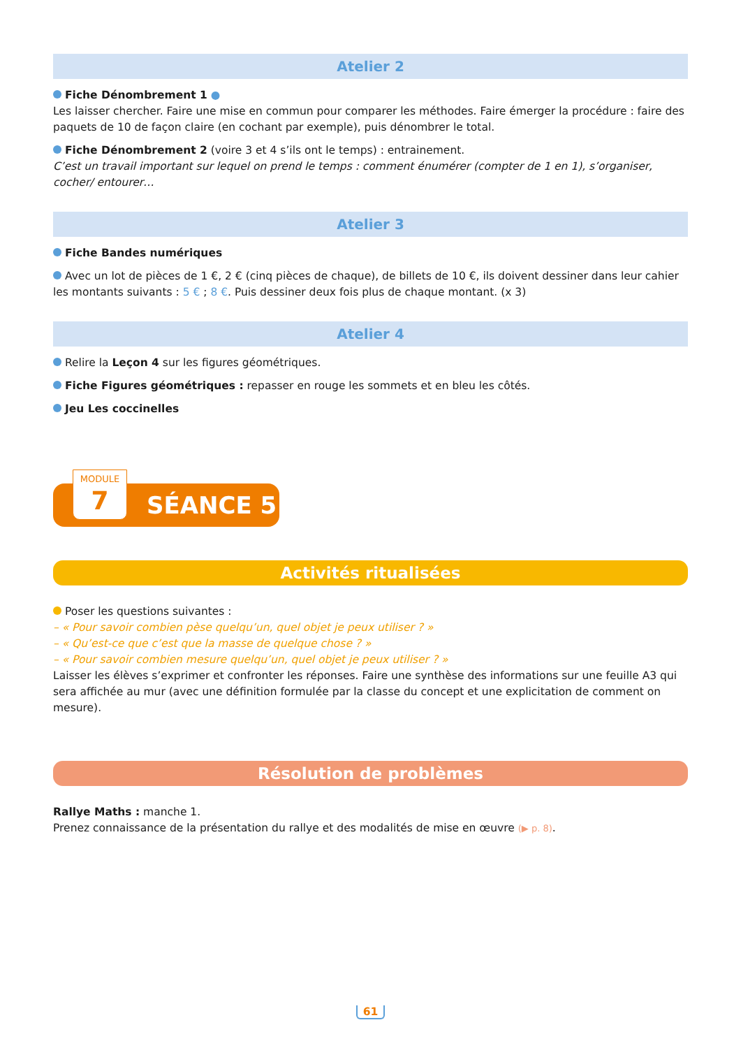Atelier 2
Fiche Dénombrement 1 ●
Les laisser chercher. Faire une mise en commun pour comparer les méthodes. Faire émerger la procédure : faire des paquets de 10 de façon claire (en cochant par exemple), puis dénombrer le total.
Fiche Dénombrement 2 (voire 3 et 4 s’ils ont le temps) : entrainement.
C’est un travail important sur lequel on prend le temps : comment énumérer (compter de 1 en 1), s’organiser, cocher/ entourer…
Atelier 3
Fiche Bandes numériques
Avec un lot de pièces de 1 €, 2 € (cinq pièces de chaque), de billets de 10 €, ils doivent dessiner dans leur cahier les montants suivants : 5 € ; 8 €. Puis dessiner deux fois plus de chaque montant. (x 3)
Atelier 4
Relire la Leçon 4 sur les figures géométriques.
Fiche Figures géométriques : repasser en rouge les sommets et en bleu les côtés.
Jeu Les coccinelles
MODULE
7
SÉANCE 5
Activités ritualisées
Poser les questions suivantes :
– « Pour savoir combien pèse quelqu’un, quel objet je peux utiliser ? »
– « Qu’est-ce que c’est que la masse de quelque chose ? »
– « Pour savoir combien mesure quelqu’un, quel objet je peux utiliser ? »
Laisser les élèves s’exprimer et confronter les réponses. Faire une synthèse des informations sur une feuille A3 qui sera affichée au mur (avec une définition formulée par la classe du concept et une explicitation de comment on mesure).
Résolution de problèmes
Rallye Maths : manche 1.
Prenez connaissance de la présentation du rallye et des modalités de mise en œuvre (▶ p. 8).
61